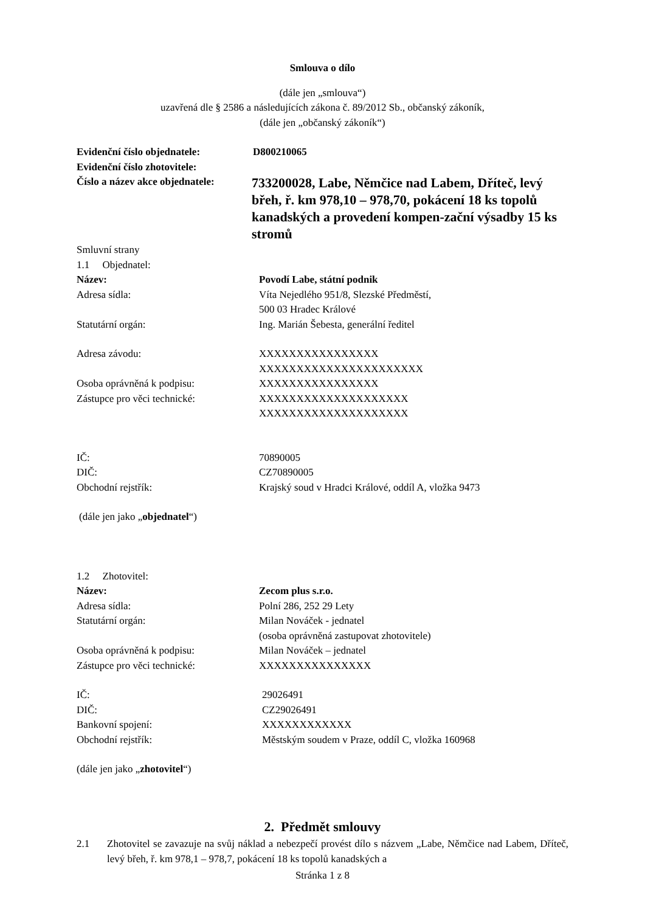Smlouva o dílo
(dále jen „smlouva“)
uzavřená dle § 2586 a následujících zákona č. 89/2012 Sb., občanský zákoník,
(dále jen „občanský zákoník“)
Evidenční číslo objednatele: D800210065
Evidenční číslo zhotovitele:
Číslo a název akce objednatele: 733200028, Labe, Němčice nad Labem, Dříteč, levý břeh, ř. km 978,10 – 978,70, pokácení 18 ks topolů kanadských a provedení kompen-zační výsadby 15 ks stromů
Smluvní strany
1.1 Objednatel:
Název: Povodí Labe, státní podnik
Adresa sídla: Víta Nejedlého 951/8, Slezské Předměstí,
500 03 Hradec Králové
Statutární orgán: Ing. Marián Šebesta, generální ředitel
Adresa závodu: XXXXXXXXXXXXXXXX
XXXXXXXXXXXXXXXXXXXXXX
Osoba oprávněná k podpisu: XXXXXXXXXXXXXXXX
Zástupce pro věci technické: XXXXXXXXXXXXXXXXXXXX
XXXXXXXXXXXXXXXXXXXX
IČ: 70890005
DIČ: CZ70890005
Obchodní rejstřík: Krajský soud v Hradci Králové, oddíl A, vložka 9473
(dále jen jako „objednatel“)
1.2 Zhotovitel:
Název: Zecom plus s.r.o.
Adresa sídla: Polní 286, 252 29 Lety
Statutární orgán: Milan Nováček - jednatel
(osoba oprávněná zastupovat zhotovitele)
Osoba oprávněná k podpisu: Milan Nováček – jednatel
Zástupce pro věci technické: XXXXXXXXXXXXXXX
IČ: 29026491
DIČ: CZ29026491
Bankovní spojení: XXXXXXXXXXXX
Obchodní rejstřík: Městským soudem v Praze, oddíl C, vložka 160968
(dále jen jako „zhotovitel“)
2. Předmět smlouvy
2.1 Zhotovitel se zavazuje na svůj náklad a nebezpečí provést dílo s názvem „Labe, Němčice nad Labem, Dříteč, levý břeh, ř. km 978,1 – 978,7, pokácení 18 ks topolů kanadských a
Stránka 1 z 8